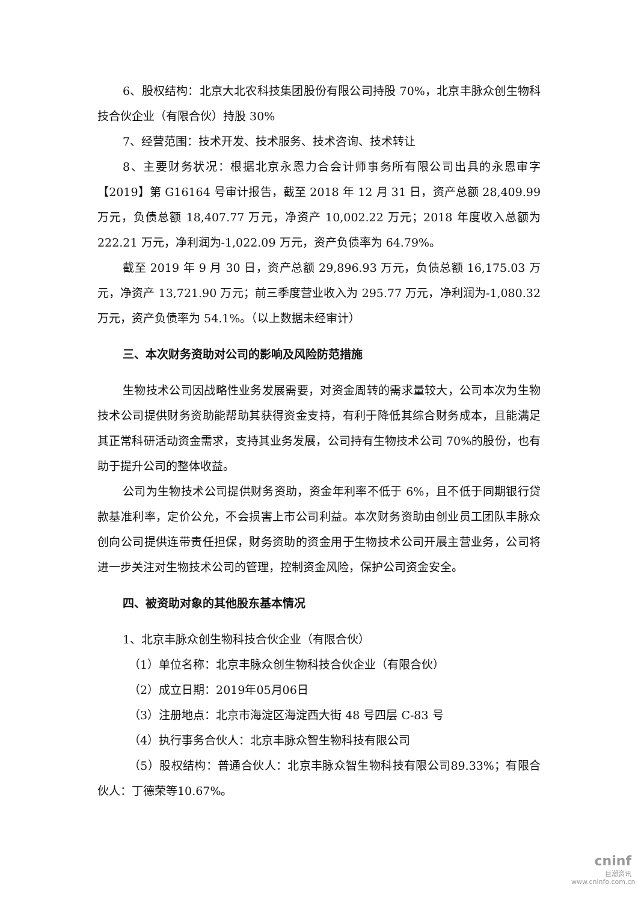6、股权结构：北京大北农科技集团股份有限公司持股 70%，北京丰脉众创生物科技合伙企业（有限合伙）持股 30%
7、经营范围：技术开发、技术服务、技术咨询、技术转让
8、主要财务状况：根据北京永恩力合会计师事务所有限公司出具的永恩审字【2019】第 G16164 号审计报告，截至 2018 年 12 月 31 日，资产总额 28,409.99 万元，负债总额 18,407.77 万元，净资产 10,002.22 万元；2018 年度收入总额为 222.21 万元，净利润为-1,022.09 万元，资产负债率为 64.79%。
截至 2019 年 9 月 30 日，资产总额 29,896.93 万元，负债总额 16,175.03 万元，净资产 13,721.90 万元；前三季度营业收入为 295.77 万元，净利润为-1,080.32 万元，资产负债率为 54.1%。（以上数据未经审计）
三、本次财务资助对公司的影响及风险防范措施
生物技术公司因战略性业务发展需要，对资金周转的需求量较大，公司本次为生物技术公司提供财务资助能帮助其获得资金支持，有利于降低其综合财务成本，且能满足其正常科研活动资金需求，支持其业务发展，公司持有生物技术公司 70%的股份，也有助于提升公司的整体收益。
公司为生物技术公司提供财务资助，资金年利率不低于 6%，且不低于同期银行贷款基准利率，定价公允，不会损害上市公司利益。本次财务资助由创业员工团队丰脉众创向公司提供连带责任担保，财务资助的资金用于生物技术公司开展主营业务，公司将进一步关注对生物技术公司的管理，控制资金风险，保护公司资金安全。
四、被资助对象的其他股东基本情况
1、北京丰脉众创生物科技合伙企业（有限合伙）
（1）单位名称：北京丰脉众创生物科技合伙企业（有限合伙）
（2）成立日期：2019年05月06日
（3）注册地点：北京市海淀区海淀西大街 48 号四层 C-83 号
（4）执行事务合伙人：北京丰脉众智生物科技有限公司
（5）股权结构：普通合伙人：北京丰脉众智生物科技有限公司89.33%；有限合伙人：丁德荣等10.67%。
cninf
巨潮资讯
www.cninfo.com.cn